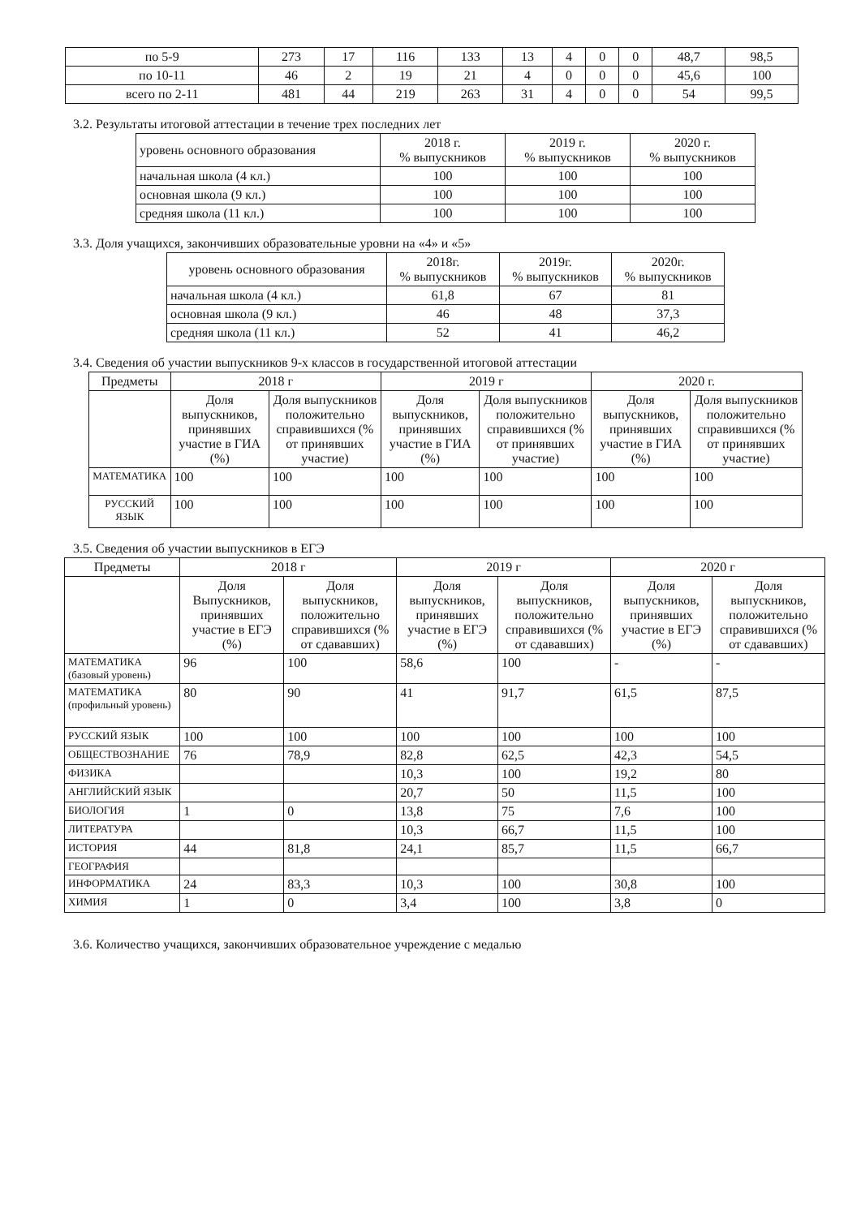| по 5-9 | 273 | 17 | 116 | 133 | 13 | 4 | 0 | 0 | 48,7 | 98,5 |
| по 10-11 | 46 | 2 | 19 | 21 | 4 | 0 | 0 | 0 | 45,6 | 100 |
| всего по 2-11 | 481 | 44 | 219 | 263 | 31 | 4 | 0 | 0 | 54 | 99,5 |
3.2. Результаты итоговой аттестации в течение трех последних лет
| уровень основного образования | 2018 г. % выпускников | 2019 г. % выпускников | 2020 г. % выпускников |
| начальная школа (4 кл.) | 100 | 100 | 100 |
| основная школа (9 кл.) | 100 | 100 | 100 |
| средняя школа (11 кл.) | 100 | 100 | 100 |
3.3. Доля учащихся, закончивших образовательные уровни на «4» и «5»
| уровень основного образования | 2018г. % выпускников | 2019г. % выпускников | 2020г. % выпускников |
| начальная школа (4 кл.) | 61,8 | 67 | 81 |
| основная школа (9 кл.) | 46 | 48 | 37,3 |
| средняя школа (11 кл.) | 52 | 41 | 46,2 |
3.4. Сведения об участии выпускников 9-х классов в государственной итоговой аттестации
| Предметы | 2018 г | | 2019 г | | 2020 г. | |
| | Доля выпускников, принявших участие в ГИА (%) | Доля выпускников положительно справившихся (% от принявших участие) | Доля выпускников, принявших участие в ГИА (%) | Доля выпускников положительно справившихся (% от принявших участие) | Доля выпускников, принявших участие в ГИА (%) | Доля выпускников положительно справившихся (% от принявших участие) |
| МАТЕМАТИКА | 100 | 100 | 100 | 100 | 100 | 100 |
| РУССКИЙ ЯЗЫК | 100 | 100 | 100 | 100 | 100 | 100 |
3.5. Сведения об участии выпускников в ЕГЭ
| Предметы | 2018 г | | 2019 г | | 2020 г | |
| | Доля Выпускников, принявших участие в ЕГЭ (%) | Доля выпускников, положительно справившихся (% от сдававших) | Доля выпускников, принявших участие в ЕГЭ (%) | Доля выпускников, положительно справившихся (% от сдававших) | Доля выпускников, принявших участие в ЕГЭ (%) | Доля выпускников, положительно справившихся (% от сдававших) |
| МАТЕМАТИКА (базовый уровень) | 96 | 100 | 58,6 | 100 | - | - |
| МАТЕМАТИКА (профильный уровень) | 80 | 90 | 41 | 91,7 | 61,5 | 87,5 |
| РУССКИЙ ЯЗЫК | 100 | 100 | 100 | 100 | 100 | 100 |
| ОБЩЕСТВОЗНАНИЕ | 76 | 78,9 | 82,8 | 62,5 | 42,3 | 54,5 |
| ФИЗИКА | | | 10,3 | 100 | 19,2 | 80 |
| АНГЛИЙСКИЙ ЯЗЫК | | | 20,7 | 50 | 11,5 | 100 |
| БИОЛОГИЯ | 1 | 0 | 13,8 | 75 | 7,6 | 100 |
| ЛИТЕРАТУРА | | | 10,3 | 66,7 | 11,5 | 100 |
| ИСТОРИЯ | 44 | 81,8 | 24,1 | 85,7 | 11,5 | 66,7 |
| ГЕОГРАФИЯ | | | | | | |
| ИНФОРМАТИКА | 24 | 83,3 | 10,3 | 100 | 30,8 | 100 |
| ХИМИЯ | 1 | 0 | 3,4 | 100 | 3,8 | 0 |
3.6. Количество учащихся, закончивших образовательное учреждение с медалью